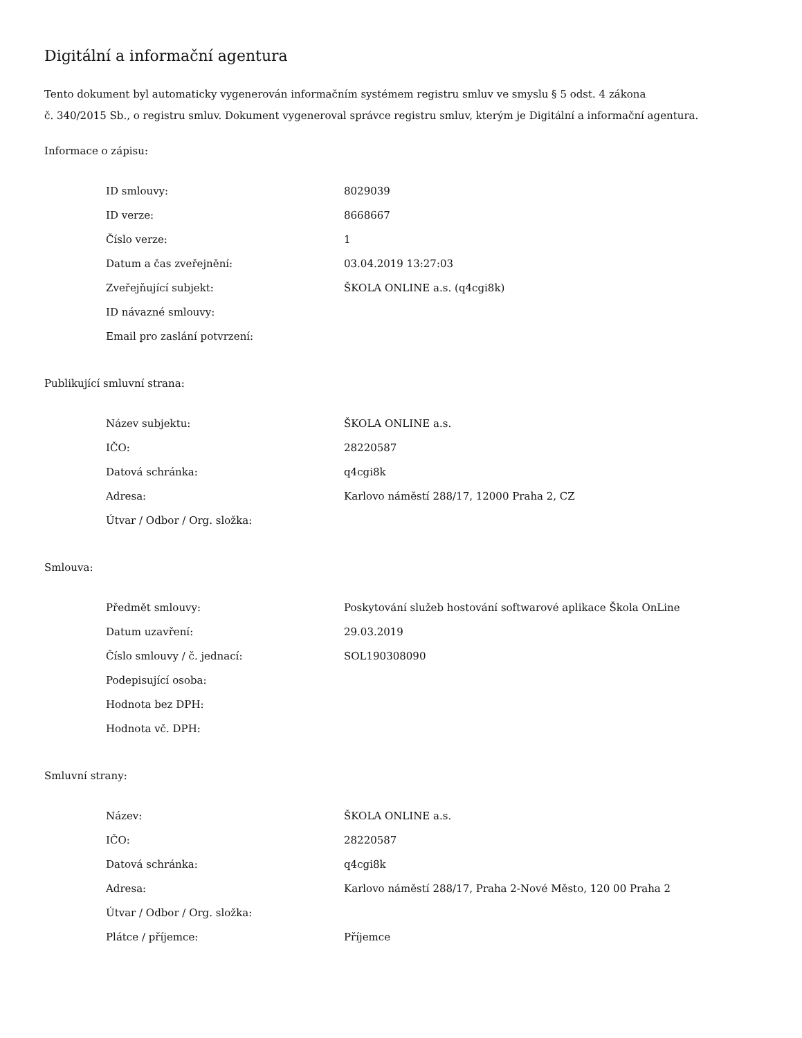Digitální a informační agentura
Tento dokument byl automaticky vygenerován informačním systémem registru smluv ve smyslu § 5 odst. 4 zákona
č. 340/2015 Sb., o registru smluv. Dokument vygeneroval správce registru smluv, kterým je Digitální a informační agentura.
Informace o zápisu:
| ID smlouvy: | 8029039 |
| ID verze: | 8668667 |
| Číslo verze: | 1 |
| Datum a čas zveřejnění: | 03.04.2019 13:27:03 |
| Zveřejňující subjekt: | ŠKOLA ONLINE a.s. (q4cgi8k) |
| ID návazné smlouvy: | |
| Email pro zaslání potvrzení: | |
Publikující smluvní strana:
| Název subjektu: | ŠKOLA ONLINE a.s. |
| IČO: | 28220587 |
| Datová schránka: | q4cgi8k |
| Adresa: | Karlovo náměstí 288/17, 12000 Praha 2, CZ |
| Útvar / Odbor / Org. složka: | |
Smlouva:
| Předmět smlouvy: | Poskytování služeb hostování softwarové aplikace Škola OnLine |
| Datum uzavření: | 29.03.2019 |
| Číslo smlouvy / č. jednací: | SOL190308090 |
| Podepisující osoba: | |
| Hodnota bez DPH: | |
| Hodnota vč. DPH: | |
Smluvní strany:
| Název: | ŠKOLA ONLINE a.s. |
| IČO: | 28220587 |
| Datová schránka: | q4cgi8k |
| Adresa: | Karlovo náměstí 288/17, Praha 2-Nové Město, 120 00 Praha 2 |
| Útvar / Odbor / Org. složka: | |
| Plátce / příjemce: | Příjemce |